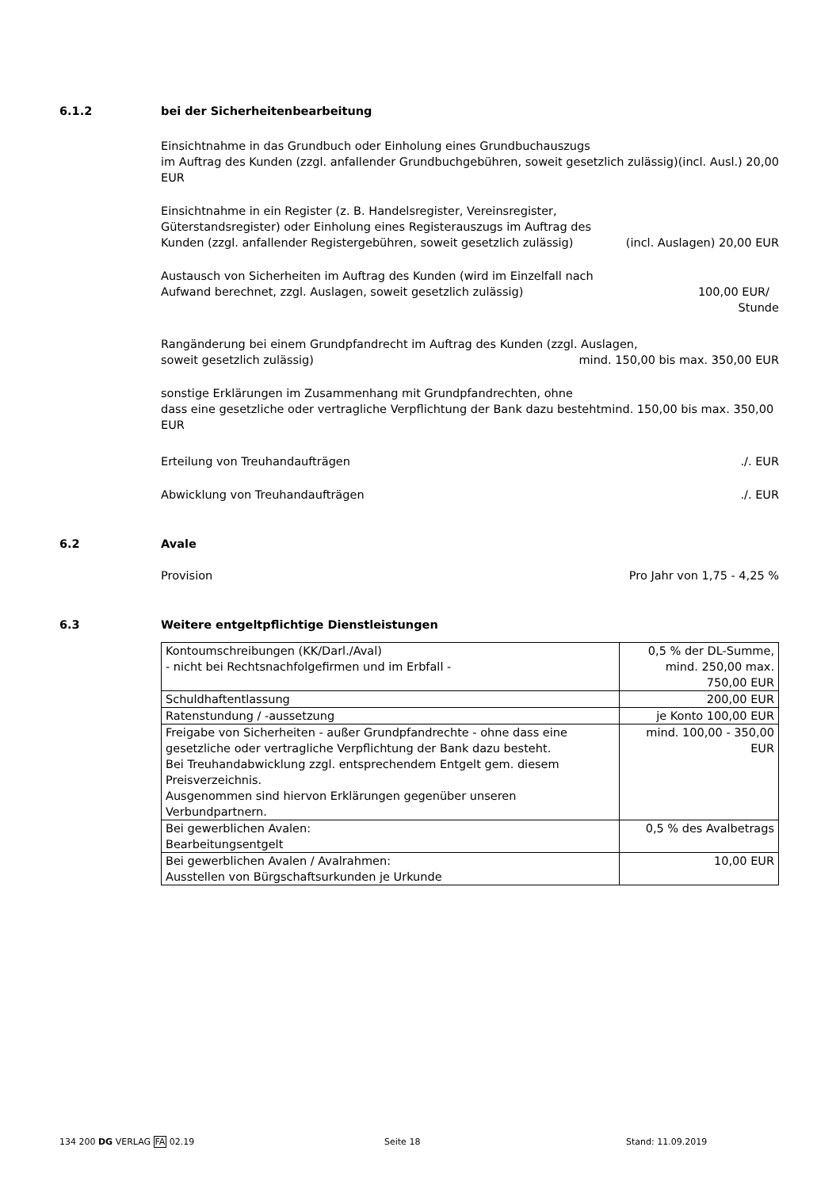6.1.2 bei der Sicherheitenbearbeitung
Einsichtnahme in das Grundbuch oder Einholung eines Grundbuchauszugs
im Auftrag des Kunden (zzgl. anfallender Grundbuchgebühren, soweit gesetzlich zulässig)(incl. Ausl.) 20,00 EUR
Einsichtnahme in ein Register (z. B. Handelsregister, Vereinsregister,
Güterstandsregister) oder Einholung eines Registerauszugs im Auftrag des
Kunden (zzgl. anfallender Registergebühren, soweit gesetzlich zulässig) (incl. Auslagen) 20,00 EUR
Austausch von Sicherheiten im Auftrag des Kunden (wird im Einzelfall nach
Aufwand berechnet, zzgl. Auslagen, soweit gesetzlich zulässig) 100,00 EUR/
Stunde
Rangänderung bei einem Grundpfandrecht im Auftrag des Kunden (zzgl. Auslagen,
soweit gesetzlich zulässig) mind. 150,00 bis max. 350,00 EUR
sonstige Erklärungen im Zusammenhang mit Grundpfandrechten, ohne
dass eine gesetzliche oder vertragliche Verpflichtung der Bank dazu bestehtmind. 150,00 bis max. 350,00 EUR
Erteilung von Treuhandaufträgen./. EUR
Abwicklung von Treuhandaufträgen./. EUR
6.2 Avale
Provision Pro Jahr von 1,75 - 4,25 %
6.3 Weitere entgeltpflichtige Dienstleistungen
| Kontoumschreibungen (KK/Darl./Aval) - nicht bei Rechtsnachfolgefirmen und im Erbfall - | 0,5 % der DL-Summe, mind. 250,00 max. 750,00 EUR |
| Schuldhaftentlassung | 200,00 EUR |
| Ratenstundung / -aussetzung | je Konto 100,00 EUR |
| Freigabe von Sicherheiten - außer Grundpfandrechte - ohne dass eine gesetzliche oder vertragliche Verpflichtung der Bank dazu besteht. Bei Treuhandabwicklung zzgl. entsprechendem Entgelt gem. diesem Preisverzeichnis. Ausgenommen sind hiervon Erklärungen gegenüber unseren Verbundpartnern. | mind. 100,00 - 350,00 EUR |
| Bei gewerblichen Avalen: Bearbeitungsentgelt | 0,5 % des Avalbetrags |
| Bei gewerblichen Avalen / Avalrahmen: Ausstellen von Bürgschaftsurkunden je Urkunde | 10,00 EUR |
134 200 DG VERLAG FA 02.19 Seite 18 Stand: 11.09.2019